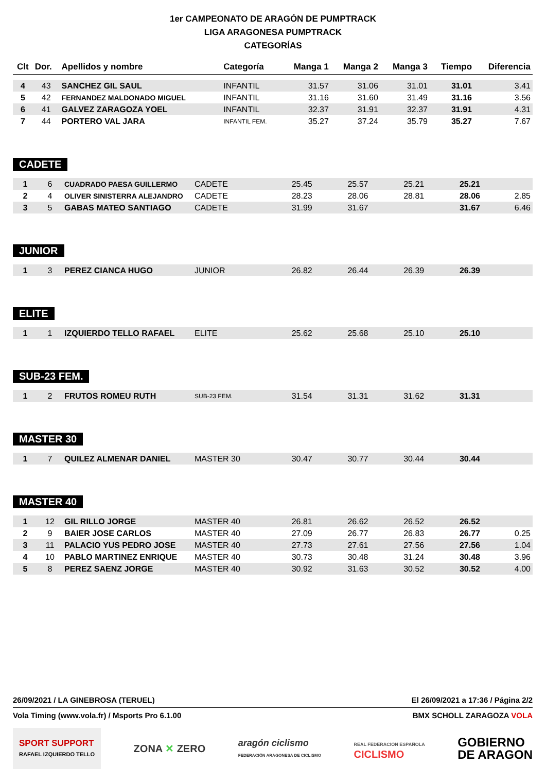1er CAMPEONATO DE ARAGÓN DE PUMPTRACK
LIGA ARAGONESA PUMPTRACK
CATEGORÍAS
| Clt | Dor. | Apellidos y nombre | Categoría | Manga 1 | Manga 2 | Manga 3 | Tiempo | Diferencia |
| --- | --- | --- | --- | --- | --- | --- | --- | --- |
| 4 | 43 | SANCHEZ GIL SAUL | INFANTIL | 31.57 | 31.06 | 31.01 | 31.01 | 3.41 |
| 5 | 42 | FERNANDEZ MALDONADO MIGUEL | INFANTIL | 31.16 | 31.60 | 31.49 | 31.16 | 3.56 |
| 6 | 41 | GALVEZ ZARAGOZA YOEL | INFANTIL | 32.37 | 31.91 | 32.37 | 31.91 | 4.31 |
| 7 | 44 | PORTERO VAL JARA | INFANTIL FEM. | 35.27 | 37.24 | 35.79 | 35.27 | 7.67 |
CADETE
| 1 | 6 | CUADRADO PAESA GUILLERMO | CADETE | 25.45 | 25.57 | 25.21 | 25.21 | |
| 2 | 4 | OLIVER SINISTERRA ALEJANDRO | CADETE | 28.23 | 28.06 | 28.81 | 28.06 | 2.85 |
| 3 | 5 | GABAS MATEO SANTIAGO | CADETE | 31.99 | 31.67 | | 31.67 | 6.46 |
JUNIOR
| 1 | 3 | PEREZ CIANCA HUGO | JUNIOR | 26.82 | 26.44 | 26.39 | 26.39 | |
ELITE
| 1 | 1 | IZQUIERDO TELLO RAFAEL | ELITE | 25.62 | 25.68 | 25.10 | 25.10 | |
SUB-23 FEM.
| 1 | 2 | FRUTOS ROMEU RUTH | SUB-23 FEM. | 31.54 | 31.31 | 31.62 | 31.31 | |
MASTER 30
| 1 | 7 | QUILEZ ALMENAR DANIEL | MASTER 30 | 30.47 | 30.77 | 30.44 | 30.44 | |
MASTER 40
| 1 | 12 | GIL RILLO JORGE | MASTER 40 | 26.81 | 26.62 | 26.52 | 26.52 | |
| 2 | 9 | BAIER JOSE CARLOS | MASTER 40 | 27.09 | 26.77 | 26.83 | 26.77 | 0.25 |
| 3 | 11 | PALACIO YUS PEDRO JOSE | MASTER 40 | 27.73 | 27.61 | 27.56 | 27.56 | 1.04 |
| 4 | 10 | PABLO MARTINEZ ENRIQUE | MASTER 40 | 30.73 | 30.48 | 31.24 | 30.48 | 3.96 |
| 5 | 8 | PEREZ SAENZ JORGE | MASTER 40 | 30.92 | 31.63 | 30.52 | 30.52 | 4.00 |
26/09/2021 / LA GINEBROSA (TERUEL) El 26/09/2021 a 17:36 / Página 2/2
Vola Timing (www.vola.fr) / Msports Pro 6.1.00 BMX SCHOLL ZARAGOZA VOLA
SPORT SUPPORT
RAFAEL IZQUIERDO TELLO
ZONA ✕ ZERO
aragón ciclismo
FEDERACIÓN ARAGONESA DE CICLISMO
REAL FEDERACIÓN ESPAÑOLA
CICLISMO
GOBIERNO
DE ARAGON